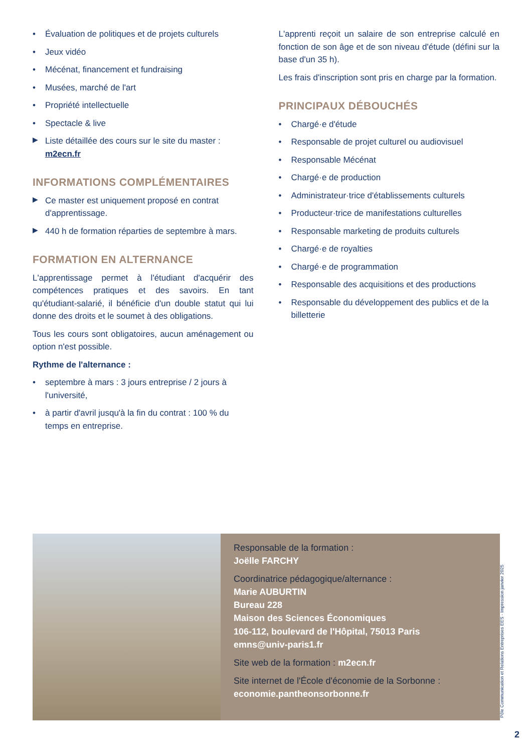Évaluation de politiques et de projets culturels
Jeux vidéo
Mécénat, financement et fundraising
Musées, marché de l'art
Propriété intellectuelle
Spectacle & live
Liste détaillée des cours sur le site du master : m2ecn.fr
INFORMATIONS COMPLÉMENTAIRES
Ce master est uniquement proposé en contrat d'apprentissage.
440 h de formation réparties de septembre à mars.
FORMATION EN ALTERNANCE
L'apprentissage permet à l'étudiant d'acquérir des compétences pratiques et des savoirs. En tant qu'étudiant-salarié, il bénéficie d'un double statut qui lui donne des droits et le soumet à des obligations.
Tous les cours sont obligatoires, aucun aménagement ou option n'est possible.
Rythme de l'alternance :
septembre à mars : 3 jours entreprise / 2 jours à l'université,
à partir d'avril jusqu'à la fin du contrat : 100 % du temps en entreprise.
L'apprenti reçoit un salaire de son entreprise calculé en fonction de son âge et de son niveau d'étude (défini sur la base d'un 35 h).
Les frais d'inscription sont pris en charge par la formation.
PRINCIPAUX DÉBOUCHÉS
Chargé·e d'étude
Responsable de projet culturel ou audiovisuel
Responsable Mécénat
Chargé·e de production
Administrateur·trice d'établissements culturels
Producteur·trice de manifestations culturelles
Responsable marketing de produits culturels
Chargé·e de royalties
Chargé·e de programmation
Responsable des acquisitions et des productions
Responsable du développement des publics et de la billetterie
Responsable de la formation :
Joëlle FARCHY
Coordinatrice pédagogique/alternance :
Marie AUBURTIN
Bureau 228
Maison des Sciences Économiques
106-112, boulevard de l'Hôpital, 75013 Paris
emns@univ-paris1.fr
Site web de la formation : m2ecn.fr
Site internet de l'École d'économie de la Sorbonne :
economie.pantheonsorbonne.fr
Pôle Communication et Relations Entreprises EES - Impression janvier 2025
2